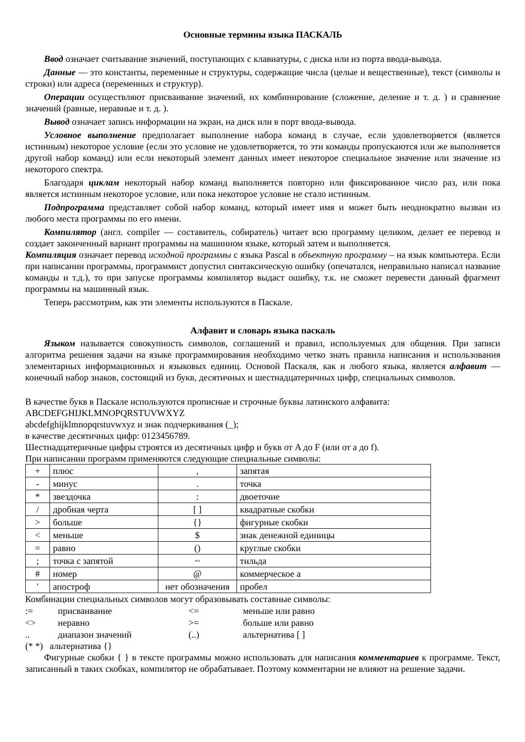Основные термины языка ПАСКАЛЬ
Ввод означает считывание значений, поступающих с клавиатуры, с диска или из порта ввода-вывода.
Данные — это константы, переменные и структуры, содержащие числа (целые и вещественные), текст (символы и строки) или адреса (переменных и структур).
Операции осуществляют присваивание значений, их комбинирование (сложение, деление и т. д. ) и сравнение значений (равные, неравные и т. д. ).
Вывод означает запись информации на экран, на диск или в порт ввода-вывода.
Условное выполнение предполагает выполнение набора команд в случае, если удовлетворяется (является истинным) некоторое условие (если это условие не удовлетворяется, то эти команды пропускаются или же выполняется другой набор команд) или если некоторый элемент данных имеет некоторое специальное значение или значение из некоторого спектра.
Благодаря циклам некоторый набор команд выполняется повторно или фиксированное число раз, или пока является истинным некоторое условие, или пока некоторое условие не стало истинным.
Подпрограмма представляет собой набор команд, который имеет имя и может быть неоднократно вызван из любого места программы по его имени.
Компилятор (англ. compiler — составитель, собиратель) читает всю программу целиком, делает ее перевод и создает законченный вариант программы на машинном языке, который затем и выполняется.
Компиляция означает перевод исходной программы с языка Pascal в объектную программу – на язык компьютера. Если при написании программы, программист допустил синтаксическую ошибку (опечатался, неправильно написал название команды и т.д.), то при запуске программы компилятор выдаст ошибку, т.к. не сможет перевести данный фрагмент программы на машинный язык.
Теперь рассмотрим, как эти элементы используются в Паскале.
Алфавит и словарь языка паскаль
Языком называется совокупность символов, соглашений и правил, используемых для общения. При записи алгоритма решения задачи на языке программирования необходимо четко знать правила написания и использования элементарных информационных и языковых единиц. Основой Паскаля, как и любого языка, является алфавит — конечный набор знаков, состоящий из букв, десятичных и шестнадцатеричных цифр, специальных символов.
В качестве букв в Паскале используются прописные и строчные буквы латинского алфавита:
ABCDEFGHIJKLMNOPQRSTUVWXYZ
abcdefghijklmnopqrstuvwxyz и знак подчеркивания (_);
в качестве десятичных цифр: 0123456789.
Шестнадцатеричные цифры строятся из десятичных цифр и букв от A до F (или от a до f).
При написании программ применяются следующие специальные символы:
| + | плюс | , | запятая |
| - | минус | . | точка |
| * | звездочка | : | двоеточие |
| / | дробная черта | [ ] | квадратные скобки |
| > | больше | {} | фигурные скобки |
| < | меньше | $ | знак денежной единицы |
| = | равно | () | круглые скобки |
| ; | точка с запятой | ~ | тильда |
| # | номер | @ | коммерческое а |
| ' | апостроф | нет обозначения | пробел |
Комбинации специальных символов могут образовывать составные символы:
| := | присваивание | <= | меньше или равно |
| <> | неравно | >= | больше или равно |
| .. | диапазон значений | (..) | альтернатива [ ] |
(* *) альтернатива {}
Фигурные скобки { } в тексте программы можно использовать для написания комментариев к программе. Текст, записанный в таких скобках, компилятор не обрабатывает. Поэтому комментарии не влияют на решение задачи.